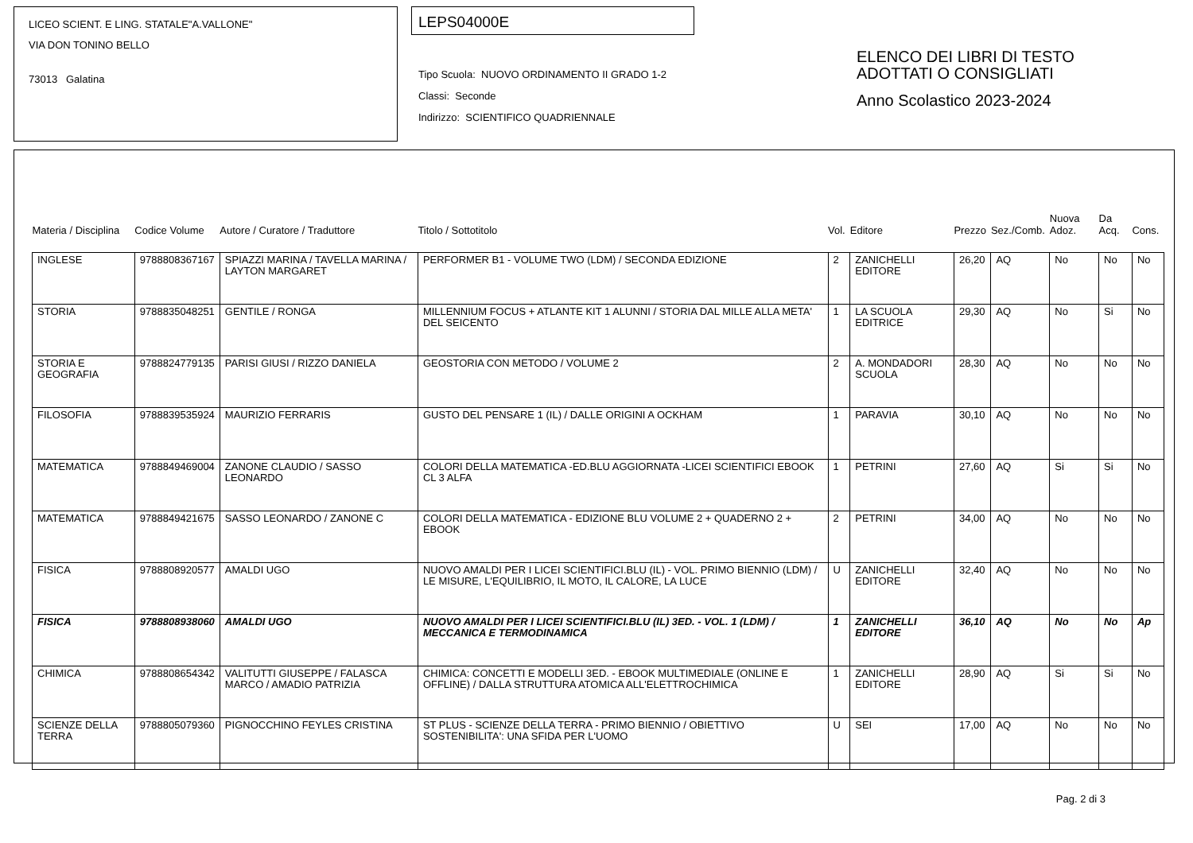LICEO SCIENT. E LING. STATALE"A.VALLONE"
VIA DON TONINO BELLO
73013 Galatina
LEPS04000E
Tipo Scuola: NUOVO ORDINAMENTO II GRADO 1-2
Classi: Seconde
Indirizzo: SCIENTIFICO QUADRIENNALE
ELENCO DEI LIBRI DI TESTO
ADOTTATI O CONSIGLIATI
Anno Scolastico 2023-2024
| Materia / Disciplina | Codice Volume | Autore / Curatore / Traduttore | Titolo / Sottotitolo | Vol. | Editore | Prezzo | Sez./Comb. | Nuova Adoz. | Da Acq. | Cons. |
| --- | --- | --- | --- | --- | --- | --- | --- | --- | --- | --- |
| INGLESE | 9788808367167 | SPIAZZI MARINA / TAVELLA MARINA / LAYTON MARGARET | PERFORMER B1 - VOLUME TWO (LDM) / SECONDA EDIZIONE | 2 | ZANICHELLI EDITORE | 26,20 | AQ | No | No | No |
| STORIA | 9788835048251 | GENTILE / RONGA | MILLENNIUM FOCUS + ATLANTE KIT 1 ALUNNI / STORIA DAL MILLE ALLA META' DEL SEICENTO | 1 | LA SCUOLA EDITRICE | 29,30 | AQ | No | Si | No |
| STORIA E GEOGRAFIA | 9788824779135 | PARISI GIUSI / RIZZO DANIELA | GEOSTORIA CON METODO / VOLUME 2 | 2 | A. MONDADORI SCUOLA | 28,30 | AQ | No | No | No |
| FILOSOFIA | 9788839535924 | MAURIZIO FERRARIS | GUSTO DEL PENSARE 1 (IL) / DALLE ORIGINI A OCKHAM | 1 | PARAVIA | 30,10 | AQ | No | No | No |
| MATEMATICA | 9788849469004 | ZANONE CLAUDIO / SASSO LEONARDO | COLORI DELLA MATEMATICA -ED.BLU AGGIORNATA -LICEI SCIENTIFICI EBOOK CL 3 ALFA | 1 | PETRINI | 27,60 | AQ | Si | Si | No |
| MATEMATICA | 9788849421675 | SASSO LEONARDO / ZANONE C | COLORI DELLA MATEMATICA - EDIZIONE BLU VOLUME 2 + QUADERNO 2 + EBOOK | 2 | PETRINI | 34,00 | AQ | No | No | No |
| FISICA | 9788808920577 | AMALDI UGO | NUOVO AMALDI PER I LICEI SCIENTIFICI.BLU (IL) - VOL. PRIMO BIENNIO (LDM) / LE MISURE, L'EQUILIBRIO, IL MOTO, IL CALORE, LA LUCE | U | ZANICHELLI EDITORE | 32,40 | AQ | No | No | No |
| FISICA | 9788808938060 | AMALDI UGO | NUOVO AMALDI PER I LICEI SCIENTIFICI.BLU (IL) 3ED. - VOL. 1 (LDM) / MECCANICA E TERMODINAMICA | 1 | ZANICHELLI EDITORE | 36,10 | AQ | No | No | Ap |
| CHIMICA | 9788808654342 | VALITUTTI GIUSEPPE / FALASCA MARCO / AMADIO PATRIZIA | CHIMICA: CONCETTI E MODELLI 3ED. - EBOOK MULTIMEDIALE (ONLINE E OFFLINE) / DALLA STRUTTURA ATOMICA ALL'ELETTROCHIMICA | 1 | ZANICHELLI EDITORE | 28,90 | AQ | Si | Si | No |
| SCIENZE DELLA TERRA | 9788805079360 | PIGNOCCHINO FEYLES CRISTINA | ST PLUS - SCIENZE DELLA TERRA - PRIMO BIENNIO / OBIETTIVO SOSTENIBILITA': UNA SFIDA PER L'UOMO | U | SEI | 17,00 | AQ | No | No | No |
Pag. 2 di 3